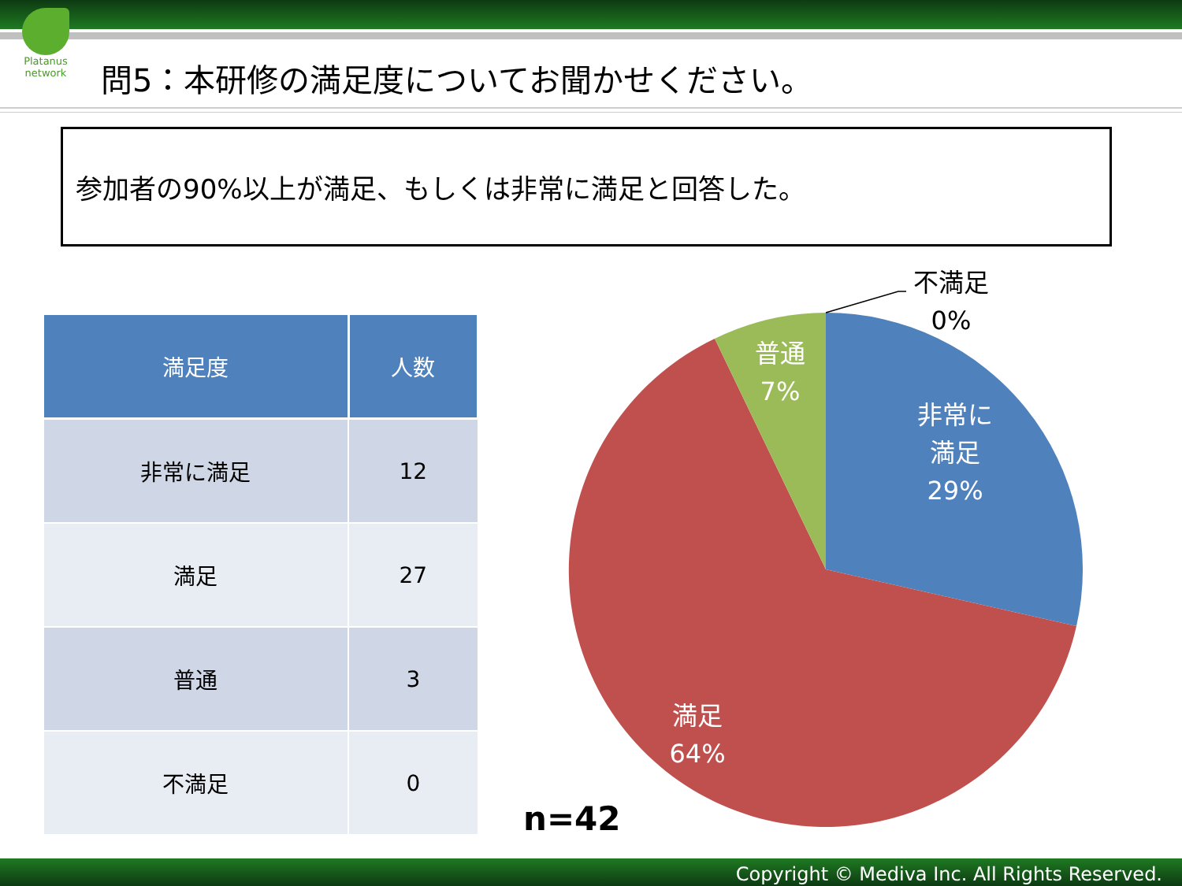Platanus network
問5：本研修の満足度についてお聞かせください。
参加者の90%以上が満足、もしくは非常に満足と回答した。
| 満足度 | 人数 |
| --- | --- |
| 非常に満足 | 12 |
| 満足 | 27 |
| 普通 | 3 |
| 不満足 | 0 |
不満足
0%
普通
7%
非常に
満足
29%
満足
64%
n=42
Copyright © Mediva Inc. All Rights Reserved.